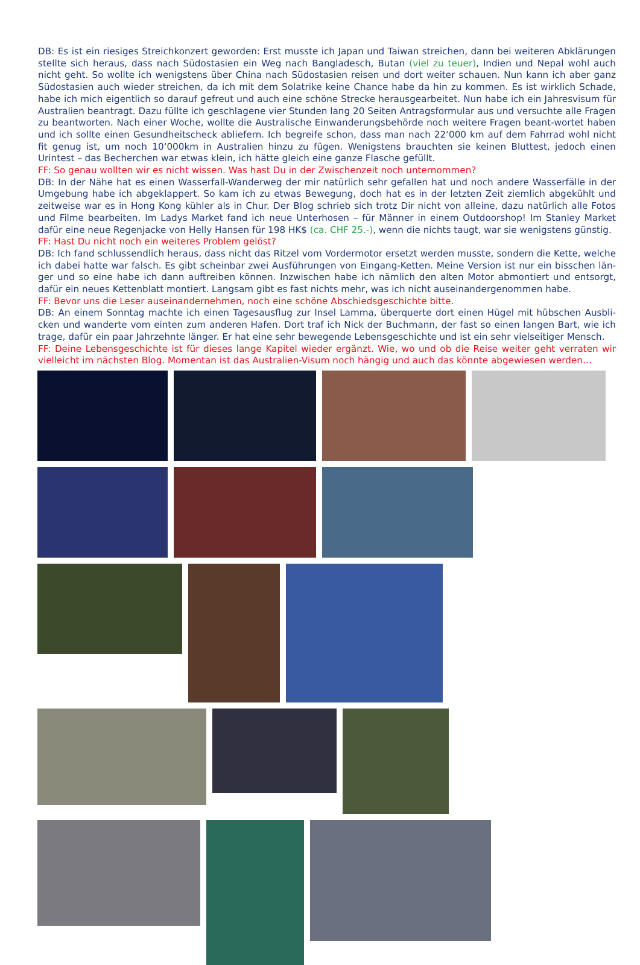DB: Es ist ein riesiges Streichkonzert geworden: Erst musste ich Japan und Taiwan streichen, dann bei weiteren Abklärungen stellte sich heraus, dass nach Südostasien ein Weg nach Bangladesch, Butan (viel zu teuer), Indien und Nepal wohl auch nicht geht. So wollte ich wenigstens über China nach Südostasien reisen und dort weiter schauen. Nun kann ich aber ganz Südostasien auch wieder streichen, da ich mit dem Solatrike keine Chance habe da hin zu kommen. Es ist wirklich Schade, habe ich mich eigentlich so darauf gefreut und auch eine schöne Strecke herausgearbeitet. Nun habe ich ein Jahresvisum für Australien beantragt. Dazu füllte ich geschlagene vier Stunden lang 20 Seiten Antragsformular aus und versuchte alle Fragen zu beantworten. Nach einer Woche, wollte die Australische Einwanderungsbehörde noch weitere Fragen beant-wortet haben und ich sollte einen Gesundheitscheck abliefern. Ich begreife schon, dass man nach 22‘000 km auf dem Fahrrad wohl nicht fit genug ist, um noch 10‘000km in Australien hinzu zu fügen. Wenigstens brauchten sie keinen Bluttest, jedoch einen Urintest – das Becherchen war etwas klein, ich hätte gleich eine ganze Flasche gefüllt.
FF: So genau wollten wir es nicht wissen. Was hast Du in der Zwischenzeit noch unternommen?
DB: In der Nähe hat es einen Wasserfall-Wanderweg der mir natürlich sehr gefallen hat und noch andere Wasserfälle in der Umgebung habe ich abgeklappert. So kam ich zu etwas Bewegung, doch hat es in der letzten Zeit ziemlich abgekühlt und zeitweise war es in Hong Kong kühler als in Chur. Der Blog schrieb sich trotz Dir nicht von alleine, dazu natürlich alle Fotos und Filme bearbeiten. Im Ladys Market fand ich neue Unterhosen – für Männer in einem Outdoorshop! Im Stanley Market dafür eine neue Regenjacke von Helly Hansen für 198 HK$ (ca. CHF 25.-), wenn die nichts taugt, war sie wenigstens günstig.
FF: Hast Du nicht noch ein weiteres Problem gelöst?
DB: Ich fand schlussendlich heraus, dass nicht das Ritzel vom Vordermotor ersetzt werden musste, sondern die Kette, welche ich dabei hatte war falsch. Es gibt scheinbar zwei Ausführungen von Eingang-Ketten. Meine Version ist nur ein bisschen län-ger und so eine habe ich dann auftreiben können. Inzwischen habe ich nämlich den alten Motor abmontiert und entsorgt, dafür ein neues Kettenblatt montiert. Langsam gibt es fast nichts mehr, was ich nicht auseinandergenommen habe.
FF: Bevor uns die Leser auseinandernehmen, noch eine schöne Abschiedsgeschichte bitte.
DB: An einem Sonntag machte ich einen Tagesausflug zur Insel Lamma, überquerte dort einen Hügel mit hübschen Ausbli-cken und wanderte vom einten zum anderen Hafen. Dort traf ich Nick der Buchmann, der fast so einen langen Bart, wie ich trage, dafür ein paar Jahrzehnte länger. Er hat eine sehr bewegende Lebensgeschichte und ist ein sehr vielseitiger Mensch.
FF: Deine Lebensgeschichte ist für dieses lange Kapitel wieder ergänzt. Wie, wo und ob die Reise weiter geht verraten wir vielleicht im nächsten Blog. Momentan ist das Australien-Visum noch hängig und auch das könnte abgewiesen werden…